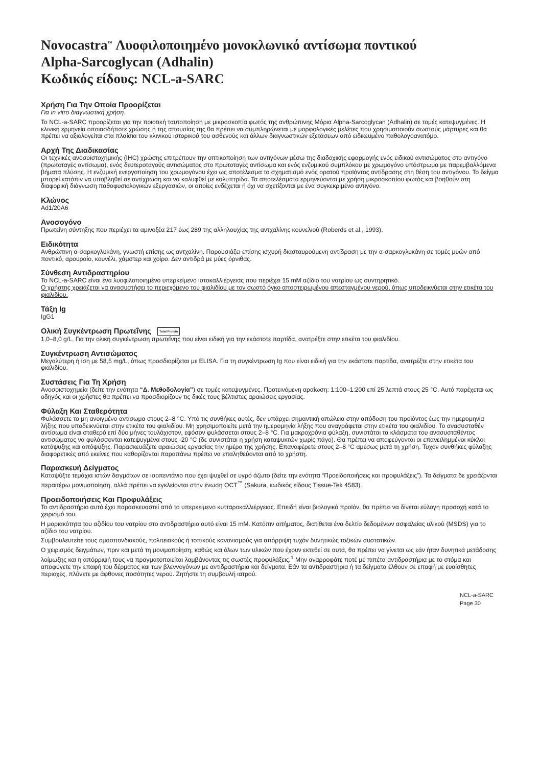Novocastra<sup>™</sup> Λυοφιλοποιημένο μονοκλωνικό αντίσωμα ποντικού
Alpha-Sarcoglycan (Adhalin)
Κωδικός είδους: NCL-a-SARC
Χρήση Για Την Οποία Προορίζεται
Για in vitro διαγνωστική χρήση.
Το NCL-a-SARC προορίζεται για την ποιοτική ταυτοποίηση με μικροσκοπία φωτός της ανθρώπινης Μόρια Alpha-Sarcoglycan (Adhalin) σε τομές κατεψυγμένες. Η κλινική ερμηνεία οποιασδήποτε χρώσης ή της απουσίας της θα πρέπει να συμπληρώνεται με μορφολογικές μελέτες που χρησιμοποιούν σωστούς μάρτυρες και θα πρέπει να αξιολογείται στα πλαίσια του κλινικού ιστορικού του ασθενούς και άλλων διαγνωστικών εξετάσεων από ειδικευμένο παθολογοανατόμο.
Αρχή Της Διαδικασίας
Οι τεχνικές ανοσοϊστοχημικής (IHC) χρώσης επιτρέπουν την οπτικοποίηση των αντιγόνων μέσω της διαδοχικής εφαρμογής ενός ειδικού αντισώματος στο αντιγόνο (πρωτοταγές αντίσωμα), ενός δευτεροταγούς αντισώματος στο πρωτοταγές αντίσωμα και ενός ενζυμικού συμπλόκου με χρωμογόνο υπόστρωμα με παρεμβαλλόμενα βήματα πλύσης. Η ενζυμική ενεργοποίηση του χρωμογόνου έχει ως αποτέλεσμα το σχηματισμό ενός ορατού προϊόντος αντίδρασης στη θέση του αντιγόνου. Το δείγμα μπορεί κατόπιν να υποβληθεί σε αντίχρωση και να καλυφθεί με καλυπτρίδα. Τα αποτελέσματα ερμηνεύονται με χρήση μικροσκοπίου φωτός και βοηθούν στη διαφορική διάγνωση παθοφυσιολογικών εξεργασιών, οι οποίες ενδέχεται ή όχι να σχετίζονται με ένα συγκεκριμένο αντιγόνο.
Κλώνος
Ad1/20A6
Ανοσογόνο
Πρωτεΐνη σύντηξης που περιέχει τα αμινοξέα 217 έως 289 της αλληλουχίας της αντχαλίνης κουνελιού (Roberds et al., 1993).
Ειδικότητα
Ανθρώπινη α-σαρκογλυκάνη, γνωστή επίσης ως αντχαλίνη. Παρουσιάζει επίσης ισχυρή διασταυρούμενη αντίδραση με την α-σαρκογλυκάνη σε τομές μυών από ποντικό, αρουραίο, κουνέλι, χάμστερ και χοίρο. Δεν αντιδρά με μύες όρνιθας.
Σύνθεση Αντιδραστηρίου
Το NCL-a-SARC είναι ένα λυοφιλοποιημένο υπερκείμενο ιστοκαλλιέργειας που περιέχει 15 mM αζίδιο του νατρίου ως συντηρητικό.
Ο χρήστης χρειάζεται να ανασυστήσει το περιεχόμενο του φιαλιδίου με τον σωστό όγκο αποστειρωμένου απεσταγμένου νερού, όπως υποδεικνύεται στην ετικέτα του φιαλιδίου.
Τάξη Ig
IgG1
Ολική Συγκέντρωση Πρωτεΐνης Total Protein
1,0–8,0 g/L. Για την ολική συγκέντρωση πρωτεΐνης που είναι ειδική για την εκάστοτε παρτίδα, ανατρέξτε στην ετικέτα του φιαλιδίου.
Συγκέντρωση Αντισώματος
Μεγαλύτερη ή ίση με 58,5 mg/L, όπως προσδιορίζεται με ELISA. Για τη συγκέντρωση Ig που είναι ειδική για την εκάστοτε παρτίδα, ανατρέξτε στην ετικέτα του φιαλιδίου.
Συστάσεις Για Τη Χρήση
Ανοσοϊστοχημεία (δείτε την ενότητα “Δ. Μεθοδολογία”) σε τομές κατεψυγμένες. Προτεινόμενη αραίωση: 1:100–1:200 επί 25 λεπτά στους 25 °C. Αυτό παρέχεται ως οδηγός και οι χρήστες θα πρέπει να προσδιορίζουν τις δικές τους βέλτιστες αραιώσεις εργασίας.
Φύλαξη Και Σταθερότητα
Φυλάσσετε το μη ανοιγμένο αντίσωμα στους 2–8 °C. Υπό τις συνθήκες αυτές, δεν υπάρχει σημαντική απώλεια στην απόδοση του προϊόντος έως την ημερομηνία λήξης που υποδεικνύεται στην ετικέτα του φιαλιδίου. Μη χρησιμοποιείτε μετά την ημερομηνία λήξης που αναγράφεται στην ετικέτα του φιαλιδίου. Το ανασυσταθέν αντίσωμα είναι σταθερό επί δύο μήνες τουλάχιστον, εφόσον φυλάσσεται στους 2–8 °C. Για μακροχρόνια φύλαξη, συνιστάται τα κλάσματα του ανασυσταθέντος αντισώματος να φυλάσσονται κατεψυγμένα στους -20 °C (δε συνιστάται η χρήση καταψυκτών χωρίς πάγο). Θα πρέπει να αποφεύγονται οι επανειλημμένοι κύκλοι κατάψυξης και απόψυξης. Παρασκευάζετε αραιώσεις εργασίας την ημέρα της χρήσης. Επαναφέρετε στους 2–8 °C αμέσως μετά τη χρήση. Τυχόν συνθήκες φύλαξης διαφορετικές από εκείνες που καθορίζονται παραπάνω πρέπει να επαληθεύονται από το χρήστη.
Παρασκευή Δείγματος
Καταψύξτε τεμάχια ιστών δειγμάτων σε ισοπεντάνιο που έχει ψυχθεί σε υγρό άζωτο (δείτε την ενότητα “Προειδοποιήσεις και προφυλάξεις”). Τα δείγματα δε χρειάζονται περαιτέρω μονιμοποίηση, αλλά πρέπει να εγκλείονται στην ένωση OCT<sup>™</sup> (Sakura, κωδικός είδους Tissue-Tek 4583).
Προειδοποιήσεις Και Προφυλάξεις
Το αντιδραστήριο αυτό έχει παρασκευαστεί από το υπερκείμενο κυτταροκαλλιέργειας. Επειδή είναι βιολογικό προϊόν, θα πρέπει να δίνεται εύλογη προσοχή κατά το χειρισμό του.
Η μοριακότητα του αζιδίου του νατρίου στο αντιδραστήριο αυτό είναι 15 mM. Κατόπιν αιτήματος, διατίθεται ένα δελτίο δεδομένων ασφαλείας υλικού (MSDS) για το αζίδιο του νατρίου.
Συμβουλευτείτε τους ομοσπονδιακούς, πολιτειακούς ή τοπικούς κανονισμούς για απόρριψη τυχόν δυνητικώς τοξικών συστατικών.
Ο χειρισμός δειγμάτων, πριν και μετά τη μονιμοποίηση, καθώς και όλων των υλικών που έχουν εκτεθεί σε αυτά, θα πρέπει να γίνεται ως εάν ήταν δυνητικά μετάδοσης λοίμωξης και η απόρριψή τους να πραγματοποιείται λαμβάνοντας τις σωστές προφυλάξεις.<sup>1</sup> Μην αναρροφάτε ποτέ με πιπέτα αντιδραστήρια με το στόμα και αποφύγετε την επαφή του δέρματος και των βλεννογόνων με αντιδραστήρια και δείγματα. Εάν τα αντιδραστήρια ή τα δείγματα έλθουν σε επαφή με ευαίσθητες περιοχές, πλύνετε με άφθονες ποσότητες νερού. Ζητήστε τη συμβουλή ιατρού.
NCL-a-SARC
Page 30